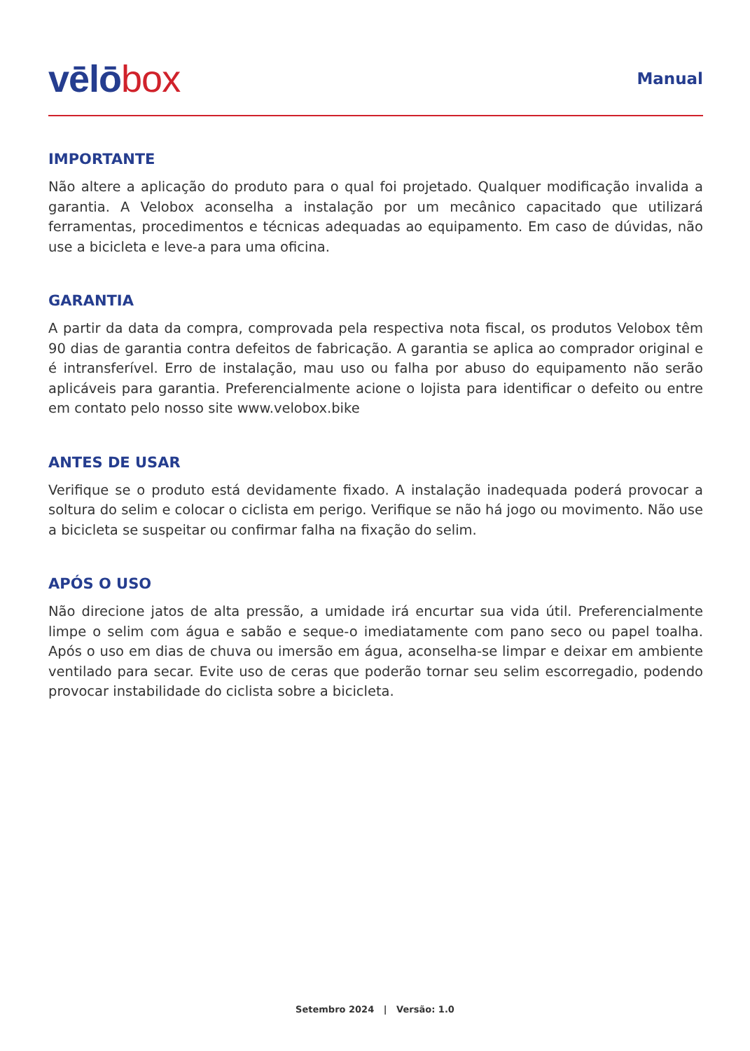vēlō box
Manual
IMPORTANTE
Não altere a aplicação do produto para o qual foi projetado. Qualquer modificação invalida a garantia. A Velobox aconselha a instalação por um mecânico capacitado que utilizará ferramentas, procedimentos e técnicas adequadas ao equipamento. Em caso de dúvidas, não use a bicicleta e leve-a para uma oficina.
GARANTIA
A partir da data da compra, comprovada pela respectiva nota fiscal, os produtos Velobox têm 90 dias de garantia contra defeitos de fabricação. A garantia se aplica ao comprador original e é intransferível. Erro de instalação, mau uso ou falha por abuso do equipamento não serão aplicáveis para garantia. Preferencialmente acione o lojista para identificar o defeito ou entre em contato pelo nosso site www.velobox.bike
ANTES DE USAR
Verifique se o produto está devidamente fixado. A instalação inadequada poderá provocar a soltura do selim e colocar o ciclista em perigo. Verifique se não há jogo ou movimento. Não use a bicicleta se suspeitar ou confirmar falha na fixação do selim.
APÓS O USO
Não direcione jatos de alta pressão, a umidade irá encurtar sua vida útil. Preferencialmente limpe o selim com água e sabão e seque-o imediatamente com pano seco ou papel toalha. Após o uso em dias de chuva ou imersão em água, aconselha-se limpar e deixar em ambiente ventilado para secar. Evite uso de ceras que poderão tornar seu selim escorregadio, podendo provocar instabilidade do ciclista sobre a bicicleta.
Setembro 2024 | Versão: 1.0